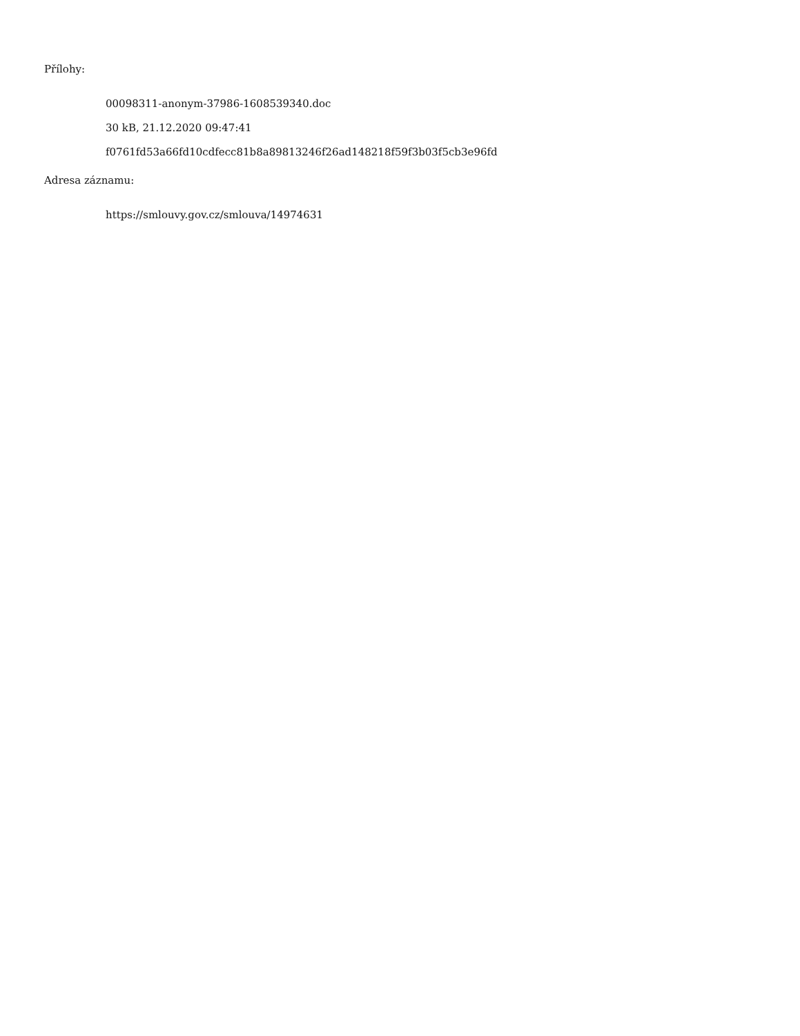Přílohy:
00098311-anonym-37986-1608539340.doc
30 kB, 21.12.2020 09:47:41
f0761fd53a66fd10cdfecc81b8a89813246f26ad148218f59f3b03f5cb3e96fd
Adresa záznamu:
https://smlouvy.gov.cz/smlouva/14974631